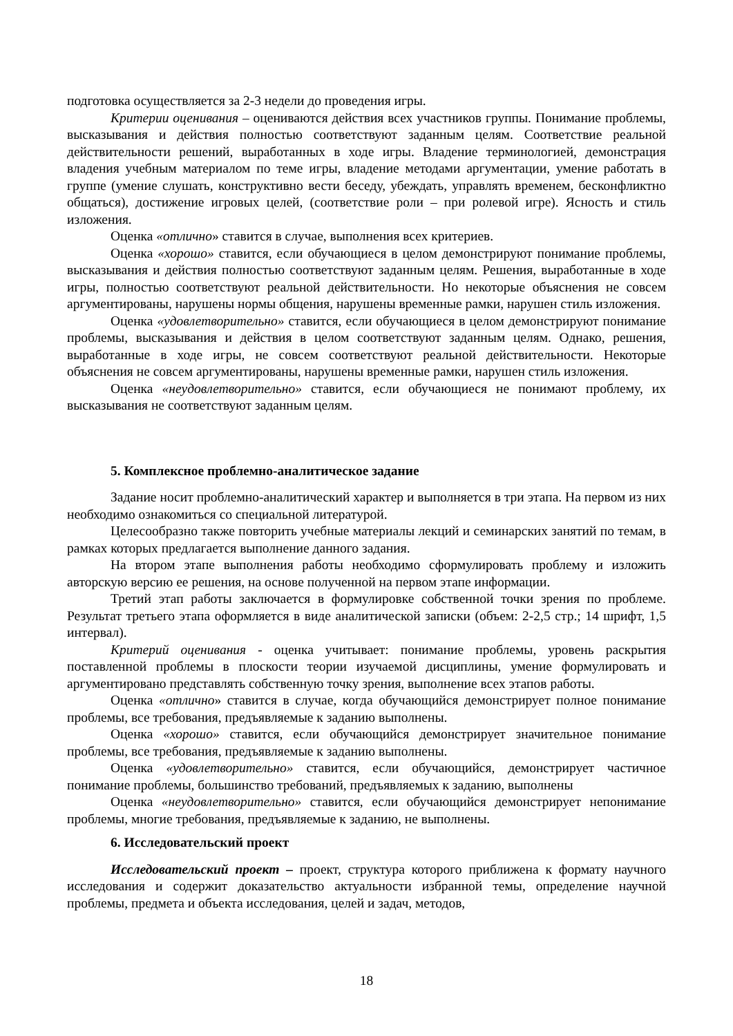подготовка осуществляется за 2-3 недели до проведения игры.
Критерии оценивания – оцениваются действия всех участников группы. Понимание проблемы, высказывания и действия полностью соответствуют заданным целям. Соответствие реальной действительности решений, выработанных в ходе игры. Владение терминологией, демонстрация владения учебным материалом по теме игры, владение методами аргументации, умение работать в группе (умение слушать, конструктивно вести беседу, убеждать, управлять временем, бесконфликтно общаться), достижение игровых целей, (соответствие роли – при ролевой игре). Ясность и стиль изложения.
Оценка «отлично» ставится в случае, выполнения всех критериев.
Оценка «хорошо» ставится, если обучающиеся в целом демонстрируют понимание проблемы, высказывания и действия полностью соответствуют заданным целям. Решения, выработанные в ходе игры, полностью соответствуют реальной действительности. Но некоторые объяснения не совсем аргументированы, нарушены нормы общения, нарушены временные рамки, нарушен стиль изложения.
Оценка «удовлетворительно» ставится, если обучающиеся в целом демонстрируют понимание проблемы, высказывания и действия в целом соответствуют заданным целям. Однако, решения, выработанные в ходе игры, не совсем соответствуют реальной действительности. Некоторые объяснения не совсем аргументированы, нарушены временные рамки, нарушен стиль изложения.
Оценка «неудовлетворительно» ставится, если обучающиеся не понимают проблему, их высказывания не соответствуют заданным целям.
5. Комплексное проблемно-аналитическое задание
Задание носит проблемно-аналитический характер и выполняется в три этапа. На первом из них необходимо ознакомиться со специальной литературой.
Целесообразно также повторить учебные материалы лекций и семинарских занятий по темам, в рамках которых предлагается выполнение данного задания.
На втором этапе выполнения работы необходимо сформулировать проблему и изложить авторскую версию ее решения, на основе полученной на первом этапе информации.
Третий этап работы заключается в формулировке собственной точки зрения по проблеме. Результат третьего этапа оформляется в виде аналитической записки (объем: 2-2,5 стр.; 14 шрифт, 1,5 интервал).
Критерий оценивания - оценка учитывает: понимание проблемы, уровень раскрытия поставленной проблемы в плоскости теории изучаемой дисциплины, умение формулировать и аргументировано представлять собственную точку зрения, выполнение всех этапов работы.
Оценка «отлично» ставится в случае, когда обучающийся демонстрирует полное понимание проблемы, все требования, предъявляемые к заданию выполнены.
Оценка «хорошо» ставится, если обучающийся демонстрирует значительное понимание проблемы, все требования, предъявляемые к заданию выполнены.
Оценка «удовлетворительно» ставится, если обучающийся, демонстрирует частичное понимание проблемы, большинство требований, предъявляемых к заданию, выполнены
Оценка «неудовлетворительно» ставится, если обучающийся демонстрирует непонимание проблемы, многие требования, предъявляемые к заданию, не выполнены.
6. Исследовательский проект
Исследовательский проект – проект, структура которого приближена к формату научного исследования и содержит доказательство актуальности избранной темы, определение научной проблемы, предмета и объекта исследования, целей и задач, методов,
18